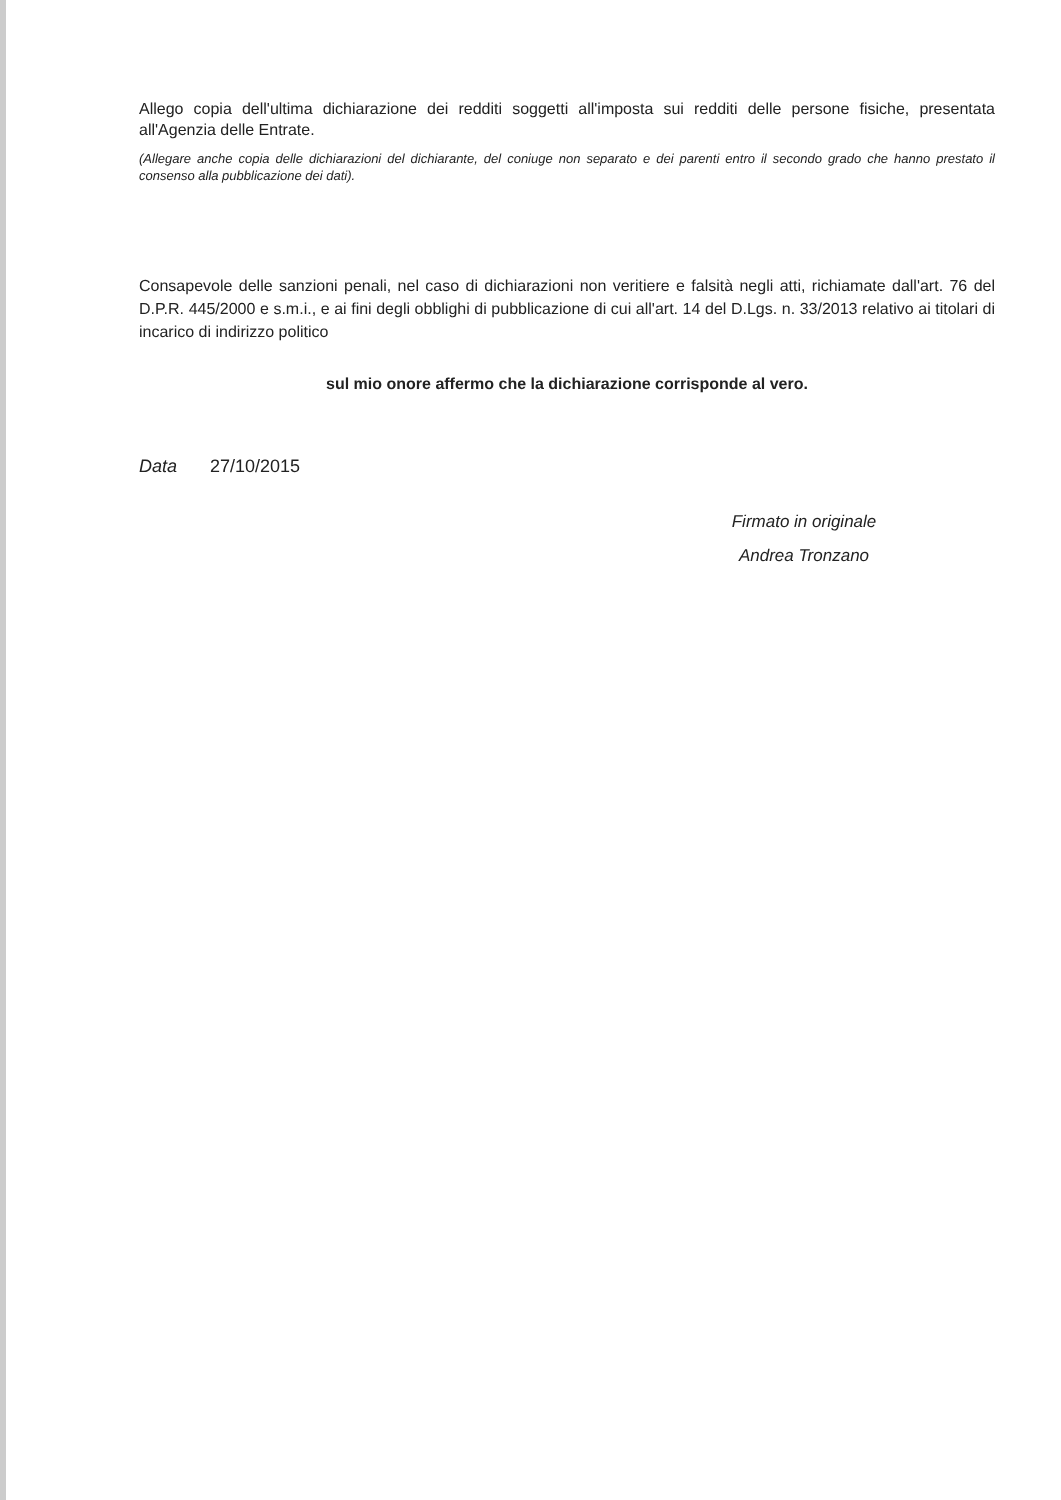Allego copia dell'ultima dichiarazione dei redditi soggetti all'imposta sui redditi delle persone fisiche, presentata all'Agenzia delle Entrate.
(Allegare anche copia delle dichiarazioni del dichiarante, del coniuge non separato e dei parenti entro il secondo grado che hanno prestato il consenso alla pubblicazione dei dati).
Consapevole delle sanzioni penali, nel caso di dichiarazioni non veritiere e falsità negli atti, richiamate dall'art. 76 del D.P.R. 445/2000 e s.m.i., e ai fini degli obblighi di pubblicazione di cui all'art. 14 del D.Lgs. n. 33/2013 relativo ai titolari di incarico di indirizzo politico
sul mio onore affermo che la dichiarazione corrisponde al vero.
Data 27/10/2015
Firmato in originale
Andrea Tronzano